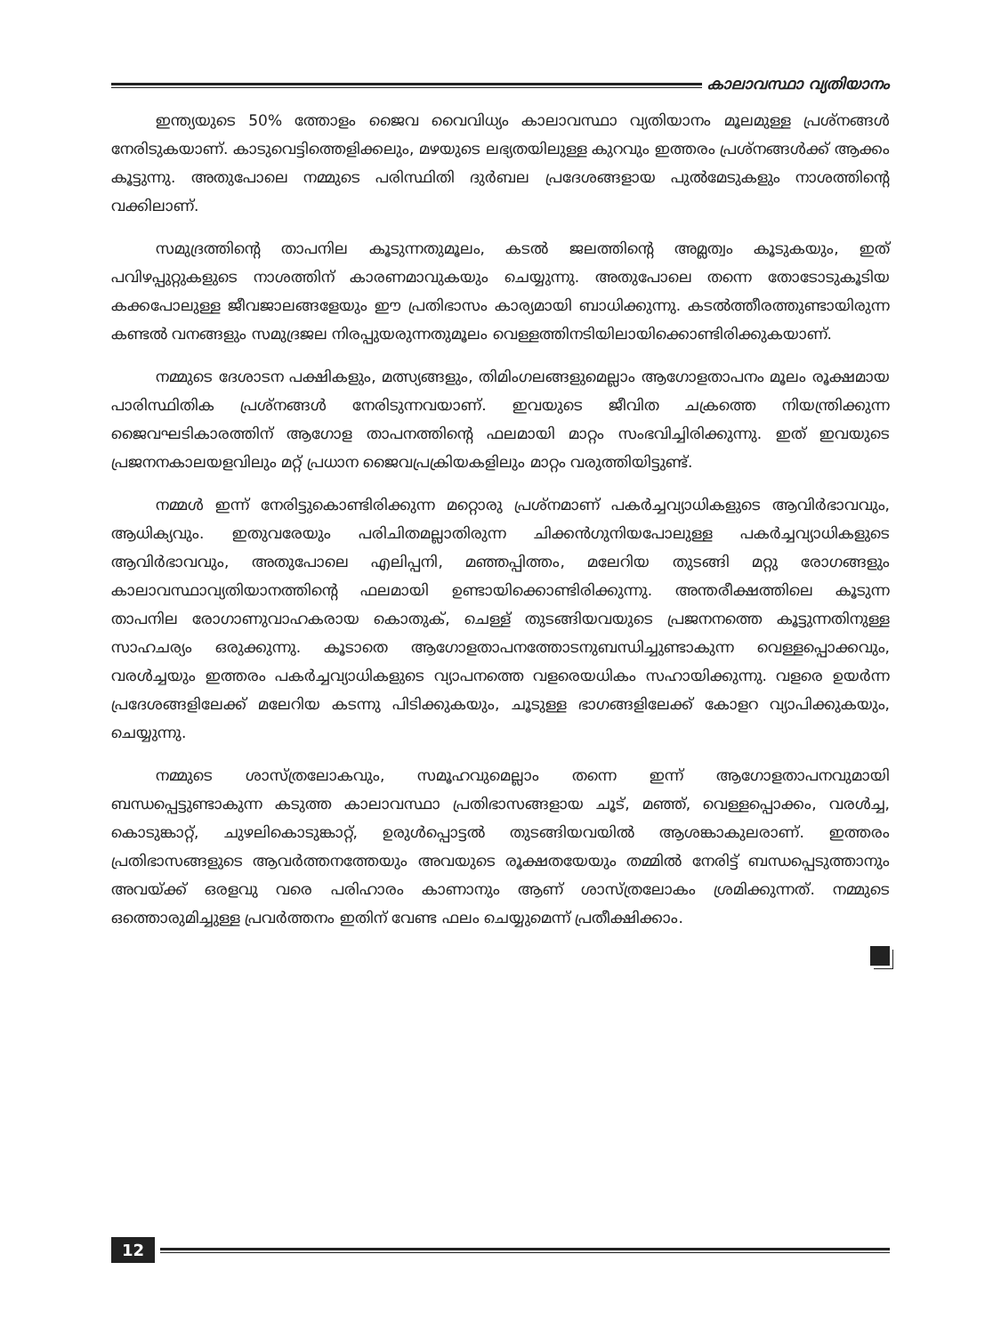കാലാവസ്ഥാ വ്യതിയാനം
ഇന്ത്യയുടെ 50% ത്തോളം ജൈവ വൈവിധ്യം കാലാവസ്ഥാ വ്യതിയാനം മൂലമുള്ള പ്രശ്നങ്ങൾ നേരിടുകയാണ്. കാടുവെട്ടിത്തെളിക്കലും, മഴയുടെ ലഭ്യതയിലുള്ള കുറവും ഇത്തരം പ്രശ്നങ്ങൾക്ക് ആക്കം കൂട്ടുന്നു. അതുപോലെ നമ്മുടെ പരിസ്ഥിതി ദുർബല പ്രദേശങ്ങളായ പുൽമേടുകളും നാശത്തിന്റെ വക്കിലാണ്.
സമുദ്രത്തിന്റെ താപനില കൂടുന്നതുമൂലം, കടൽ ജലത്തിന്റെ അമ്ലത്വം കൂടുകയും, ഇത് പവിഴപ്പുറ്റുകളുടെ നാശത്തിന് കാരണമാവുകയും ചെയ്യുന്നു. അതുപോലെ തന്നെ തോടോടുകൂടിയ കക്കപോലുള്ള ജീവജാലങ്ങളേയും ഈ പ്രതിഭാസം കാര്യമായി ബാധിക്കുന്നു. കടൽത്തീരത്തുണ്ടായിരുന്ന കണ്ടൽ വനങ്ങളും സമുദ്രജല നിരപ്പുയരുന്നതുമൂലം വെള്ളത്തിനടിയിലായിക്കൊണ്ടിരിക്കുകയാണ്.
നമ്മുടെ ദേശാടന പക്ഷികളും, മത്സ്യങ്ങളും, തിമിംഗലങ്ങളുമെല്ലാം ആഗോളതാപനം മൂലം രൂക്ഷമായ പാരിസ്ഥിതിക പ്രശ്നങ്ങൾ നേരിടുന്നവയാണ്. ഇവയുടെ ജീവിത ചക്രത്തെ നിയന്ത്രിക്കുന്ന ജൈവഘടികാരത്തിന് ആഗോള താപനത്തിന്റെ ഫലമായി മാറ്റം സംഭവിച്ചിരിക്കുന്നു. ഇത് ഇവയുടെ പ്രജനനകാലയളവിലും മറ്റ് പ്രധാന ജൈവപ്രക്രിയകളിലും മാറ്റം വരുത്തിയിട്ടുണ്ട്.
നമ്മൾ ഇന്ന് നേരിട്ടുകൊണ്ടിരിക്കുന്ന മറ്റൊരു പ്രശ്നമാണ് പകർച്ചവ്യാധികളുടെ ആവിർഭാവവും, ആധിക്യവും. ഇതുവരേയും പരിചിതമല്ലാതിരുന്ന ചിക്കൻഗുനിയപോലുള്ള പകർച്ചവ്യാധികളുടെ ആവിർഭാവവും, അതുപോലെ എലിപ്പനി, മഞ്ഞപ്പിത്തം, മലേറിയ തുടങ്ങി മറ്റു രോഗങ്ങളും കാലാവസ്ഥാവ്യതിയാനത്തിന്റെ ഫലമായി ഉണ്ടായിക്കൊണ്ടിരിക്കുന്നു. അന്തരീക്ഷത്തിലെ കൂടുന്ന താപനില രോഗാണുവാഹകരായ കൊതുക്, ചെള്ള് തുടങ്ങിയവയുടെ പ്രജനനത്തെ കൂട്ടുന്നതിനുള്ള സാഹചര്യം ഒരുക്കുന്നു. കൂടാതെ ആഗോളതാപനത്തോടനുബന്ധിച്ചുണ്ടാകുന്ന വെള്ളപ്പൊക്കവും, വരൾച്ചയും ഇത്തരം പകർച്ചവ്യാധികളുടെ വ്യാപനത്തെ വളരെയധികം സഹായിക്കുന്നു. വളരെ ഉയർന്ന പ്രദേശങ്ങളിലേക്ക് മലേറിയ കടന്നു പിടിക്കുകയും, ചൂടുള്ള ഭാഗങ്ങളിലേക്ക് കോളറ വ്യാപിക്കുകയും, ചെയ്യുന്നു.
നമ്മുടെ ശാസ്ത്രലോകവും, സമൂഹവുമെല്ലാം തന്നെ ഇന്ന് ആഗോളതാപനവുമായി ബന്ധപ്പെട്ടുണ്ടാകുന്ന കടുത്ത കാലാവസ്ഥാ പ്രതിഭാസങ്ങളായ ചൂട്, മഞ്ഞ്, വെള്ളപ്പൊക്കം, വരൾച്ച, കൊടുങ്കാറ്റ്, ചുഴലികൊടുങ്കാറ്റ്, ഉരുൾപ്പൊട്ടൽ തുടങ്ങിയവയിൽ ആശങ്കാകുലരാണ്. ഇത്തരം പ്രതിഭാസങ്ങളുടെ ആവർത്തനത്തേയും അവയുടെ രൂക്ഷതയേയും തമ്മിൽ നേരിട്ട് ബന്ധപ്പെടുത്താനും അവയ്ക്ക് ഒരളവു വരെ പരിഹാരം കാണാനും ആണ് ശാസ്ത്രലോകം ശ്രമിക്കുന്നത്. നമ്മുടെ ഒത്തൊരുമിച്ചുള്ള പ്രവർത്തനം ഇതിന് വേണ്ട ഫലം ചെയ്യുമെന്ന് പ്രതീക്ഷിക്കാം.
12